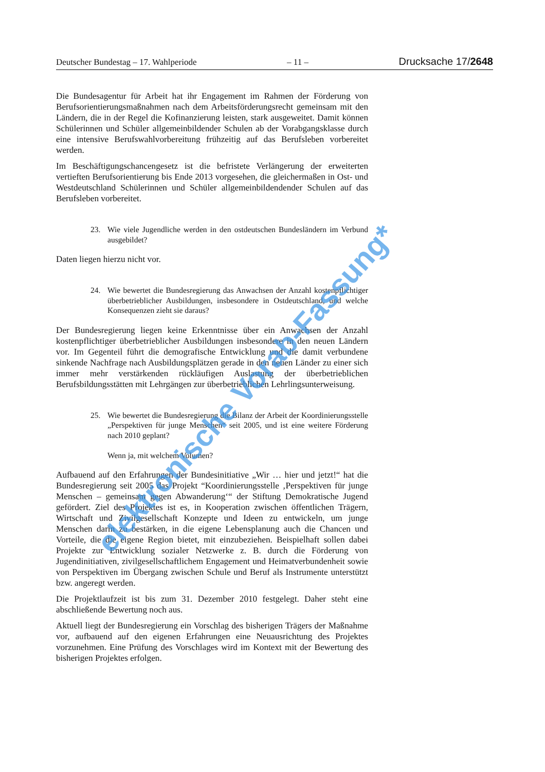Deutscher Bundestag – 17. Wahlperiode – 11 – Drucksache 17/2648
Die Bundesagentur für Arbeit hat ihr Engagement im Rahmen der Förderung von Berufsorientierungsmaßnahmen nach dem Arbeitsförderungsrecht gemeinsam mit den Ländern, die in der Regel die Kofinanzierung leisten, stark ausgeweitet. Damit können Schülerinnen und Schüler allgemeinbildender Schulen ab der Vorabgangsklasse durch eine intensive Berufswahlvorbereitung frühzeitig auf das Berufsleben vorbereitet werden.
Im Beschäftigungschancengesetz ist die befristete Verlängerung der erweiterten vertieften Berufsorientierung bis Ende 2013 vorgesehen, die gleichermaßen in Ost- und Westdeutschland Schülerinnen und Schüler allgemeinbildendender Schulen auf das Berufsleben vorbereitet.
23. Wie viele Jugendliche werden in den ostdeutschen Bundesländern im Verbund ausgebildet?
Daten liegen hierzu nicht vor.
24. Wie bewertet die Bundesregierung das Anwachsen der Anzahl kostenpflichtiger überbetrieblicher Ausbildungen, insbesondere in Ostdeutschland, und welche Konsequenzen zieht sie daraus?
Der Bundesregierung liegen keine Erkenntnisse über ein Anwachsen der Anzahl kostenpflichtiger überbetrieblicher Ausbildungen insbesondere in den neuen Ländern vor. Im Gegenteil führt die demografische Entwicklung und die damit verbundene sinkende Nachfrage nach Ausbildungsplätzen gerade in den neuen Länder zu einer sich immer mehr verstärkenden rückläufigen Auslastung der überbetrieblichen Berufsbildungsstätten mit Lehrgängen zur überbetrieblichen Lehrlingsunterweisung.
25. Wie bewertet die Bundesregierung die Bilanz der Arbeit der Koordinierungsstelle „Perspektiven für junge Menschen“ seit 2005, und ist eine weitere Förderung nach 2010 geplant?
Wenn ja, mit welchem Volumen?
Aufbauend auf den Erfahrungen der Bundesinitiative „Wir … hier und jetzt!“ hat die Bundesregierung seit 2005 das Projekt “Koordinierungsstelle ‚Perspektiven für junge Menschen – gemeinsam gegen Abwanderung‘“ der Stiftung Demokratische Jugend gefördert. Ziel des Projektes ist es, in Kooperation zwischen öffentlichen Trägern, Wirtschaft und Zivilgesellschaft Konzepte und Ideen zu entwickeln, um junge Menschen darin zu bestärken, in die eigene Lebensplanung auch die Chancen und Vorteile, die die eigene Region bietet, mit einzubeziehen. Beispielhaft sollen dabei Projekte zur Entwicklung sozialer Netzwerke z. B. durch die Förderung von Jugendinitiativen, zivilgesellschaftlichem Engagement und Heimatverbundenheit sowie von Perspektiven im Übergang zwischen Schule und Beruf als Instrumente unterstützt bzw. angeregt werden.
Die Projektlaufzeit ist bis zum 31. Dezember 2010 festgelegt. Daher steht eine abschließende Bewertung noch aus.
Aktuell liegt der Bundesregierung ein Vorschlag des bisherigen Trägers der Maßnahme vor, aufbauend auf den eigenen Erfahrungen eine Neuausrichtung des Projektes vorzunehmen. Eine Prüfung des Vorschlages wird im Kontext mit der Bewertung des bisherigen Projektes erfolgen.
elektronische Vorab-Fassung*